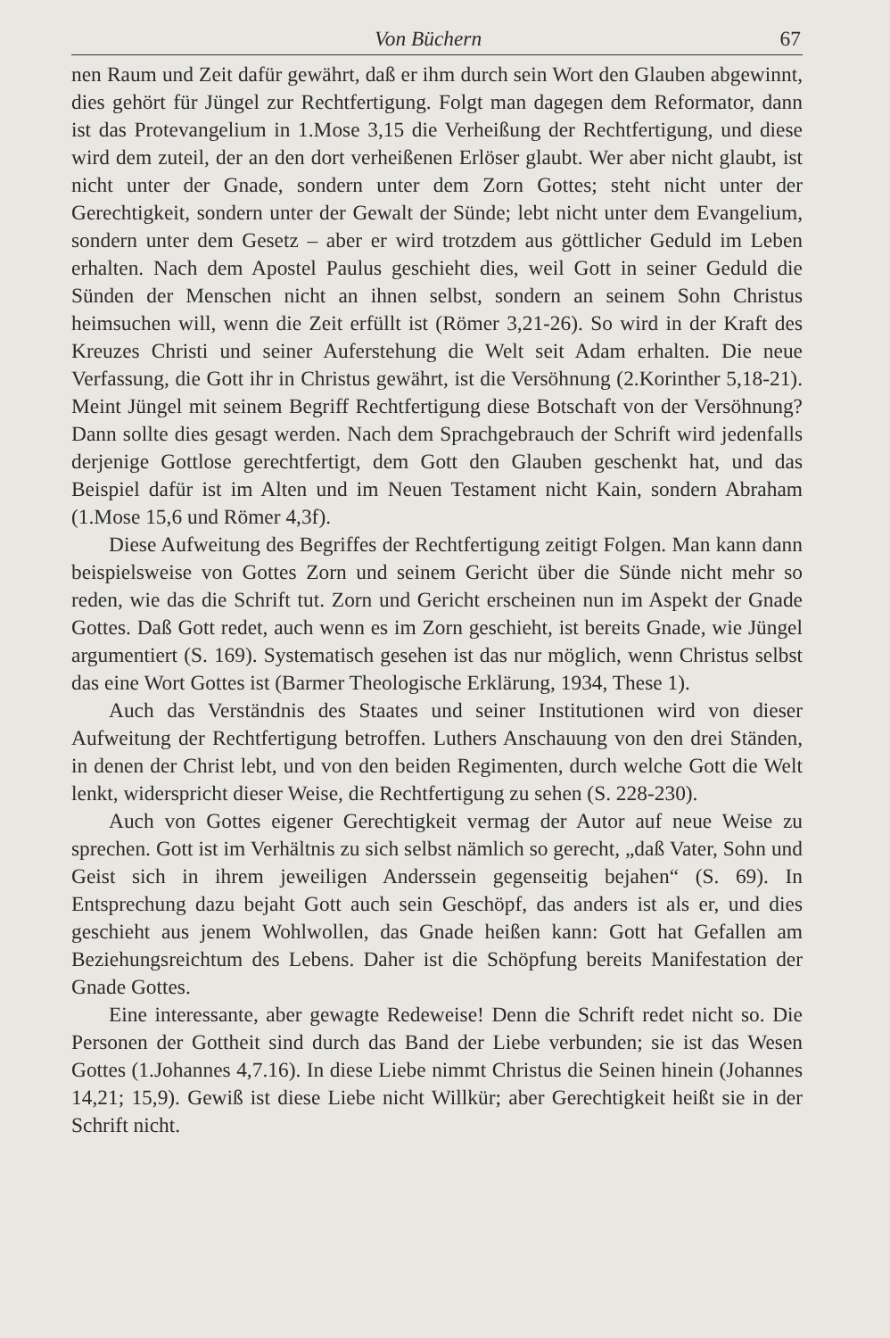Von Büchern 67
nen Raum und Zeit dafür gewährt, daß er ihm durch sein Wort den Glauben abgewinnt, dies gehört für Jüngel zur Rechtfertigung. Folgt man dagegen dem Reformator, dann ist das Protevangelium in 1.Mose 3,15 die Verheißung der Rechtfertigung, und diese wird dem zuteil, der an den dort verheißenen Erlöser glaubt. Wer aber nicht glaubt, ist nicht unter der Gnade, sondern unter dem Zorn Gottes; steht nicht unter der Gerechtigkeit, sondern unter der Gewalt der Sünde; lebt nicht unter dem Evangelium, sondern unter dem Gesetz – aber er wird trotzdem aus göttlicher Geduld im Leben erhalten. Nach dem Apostel Paulus geschieht dies, weil Gott in seiner Geduld die Sünden der Menschen nicht an ihnen selbst, sondern an seinem Sohn Christus heimsuchen will, wenn die Zeit erfüllt ist (Römer 3,21-26). So wird in der Kraft des Kreuzes Christi und seiner Auferstehung die Welt seit Adam erhalten. Die neue Verfassung, die Gott ihr in Christus gewährt, ist die Versöhnung (2.Korinther 5,18-21). Meint Jüngel mit seinem Begriff Rechtfertigung diese Botschaft von der Versöhnung? Dann sollte dies gesagt werden. Nach dem Sprachgebrauch der Schrift wird jedenfalls derjenige Gottlose gerechtfertigt, dem Gott den Glauben geschenkt hat, und das Beispiel dafür ist im Alten und im Neuen Testament nicht Kain, sondern Abraham (1.Mose 15,6 und Römer 4,3f).
Diese Aufweitung des Begriffes der Rechtfertigung zeitigt Folgen. Man kann dann beispielsweise von Gottes Zorn und seinem Gericht über die Sünde nicht mehr so reden, wie das die Schrift tut. Zorn und Gericht erscheinen nun im Aspekt der Gnade Gottes. Daß Gott redet, auch wenn es im Zorn geschieht, ist bereits Gnade, wie Jüngel argumentiert (S. 169). Systematisch gesehen ist das nur möglich, wenn Christus selbst das eine Wort Gottes ist (Barmer Theologische Erklärung, 1934, These 1).
Auch das Verständnis des Staates und seiner Institutionen wird von dieser Aufweitung der Rechtfertigung betroffen. Luthers Anschauung von den drei Ständen, in denen der Christ lebt, und von den beiden Regimenten, durch welche Gott die Welt lenkt, widerspricht dieser Weise, die Rechtfertigung zu sehen (S. 228-230).
Auch von Gottes eigener Gerechtigkeit vermag der Autor auf neue Weise zu sprechen. Gott ist im Verhältnis zu sich selbst nämlich so gerecht, „daß Vater, Sohn und Geist sich in ihrem jeweiligen Anderssein gegenseitig bejahen“ (S. 69). In Entsprechung dazu bejaht Gott auch sein Geschöpf, das anders ist als er, und dies geschieht aus jenem Wohlwollen, das Gnade heißen kann: Gott hat Gefallen am Beziehungsreichtum des Lebens. Daher ist die Schöpfung bereits Manifestation der Gnade Gottes.
Eine interessante, aber gewagte Redeweise! Denn die Schrift redet nicht so. Die Personen der Gottheit sind durch das Band der Liebe verbunden; sie ist das Wesen Gottes (1.Johannes 4,7.16). In diese Liebe nimmt Christus die Seinen hinein (Johannes 14,21; 15,9). Gewiß ist diese Liebe nicht Willkür; aber Gerechtigkeit heißt sie in der Schrift nicht.